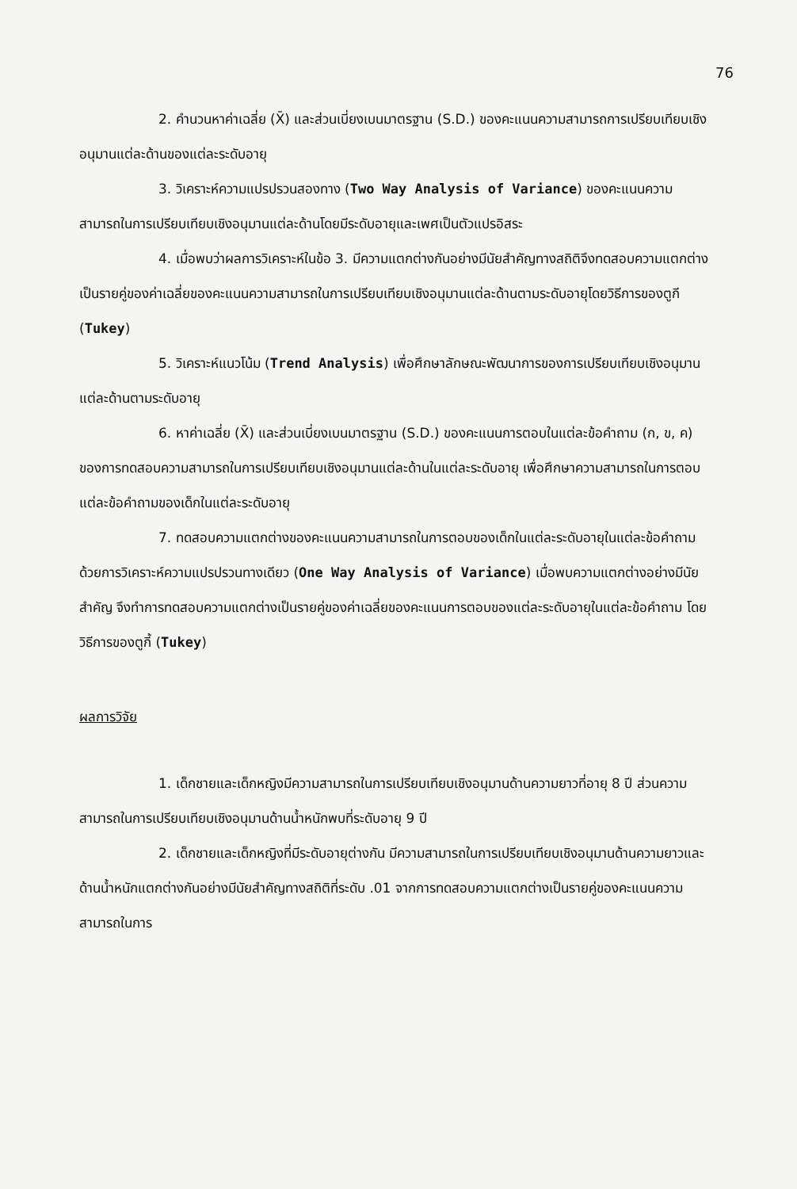76
2. คำนวนหาค่าเฉลี่ย (X̄) และส่วนเบี่ยงเบนมาตรฐาน (S.D.) ของคะแนนความสามารถการเปรียบเทียบเชิงอนุมานแต่ละด้านของแต่ละระดับอายุ
3. วิเคราะห์ความแปรปรวนสองทาง (Two Way Analysis of Variance) ของคะแนนความสามารถในการเปรียบเทียบเชิงอนุมานแต่ละด้านโดยมีระดับอายุและเพศเป็นตัวแปรอิสระ
4. เมื่อพบว่าผลการวิเคราะห์ในข้อ 3. มีความแตกต่างกันอย่างมีนัยสำคัญทางสถิติจึงทดสอบความแตกต่างเป็นรายคู่ของค่าเฉลี่ยของคะแนนความสามารถในการเปรียบเทียบเชิงอนุมานแต่ละด้านตามระดับอายุโดยวิธีการของตูกี (Tukey)
5. วิเคราะห์แนวโน้ม (Trend Analysis) เพื่อศึกษาลักษณะพัฒนาการของการเปรียบเทียบเชิงอนุมานแต่ละด้านตามระดับอายุ
6. หาค่าเฉลี่ย (X̄) และส่วนเบี่ยงเบนมาตรฐาน (S.D.) ของคะแนนการตอบในแต่ละข้อคำถาม (ก, ข, ค) ของการทดสอบความสามารถในการเปรียบเทียบเชิงอนุมานแต่ละด้านในแต่ละระดับอายุ เพื่อศึกษาความสามารถในการตอบแต่ละข้อคำถามของเด็กในแต่ละระดับอายุ
7. ทดสอบความแตกต่างของคะแนนความสามารถในการตอบของเด็กในแต่ละระดับอายุในแต่ละข้อคำถาม ด้วยการวิเคราะห์ความแปรปรวนทางเดียว (One Way Analysis of Variance) เมื่อพบความแตกต่างอย่างมีนัยสำคัญ จึงทำการทดสอบความแตกต่างเป็นรายคู่ของค่าเฉลี่ยของคะแนนการตอบของแต่ละระดับอายุในแต่ละข้อคำถาม โดยวิธีการของตูกี้ (Tukey)
ผลการวิจัย
1. เด็กชายและเด็กหญิงมีความสามารถในการเปรียบเทียบเชิงอนุมานด้านความยาวที่อายุ 8 ปี ส่วนความสามารถในการเปรียบเทียบเชิงอนุมานด้านน้ำหนักพบที่ระดับอายุ 9 ปี
2. เด็กชายและเด็กหญิงที่มีระดับอายุต่างกัน มีความสามารถในการเปรียบเทียบเชิงอนุมานด้านความยาวและด้านน้ำหนักแตกต่างกันอย่างมีนัยสำคัญทางสถิติที่ระดับ .01 จากการทดสอบความแตกต่างเป็นรายคู่ของคะแนนความสามารถในการ